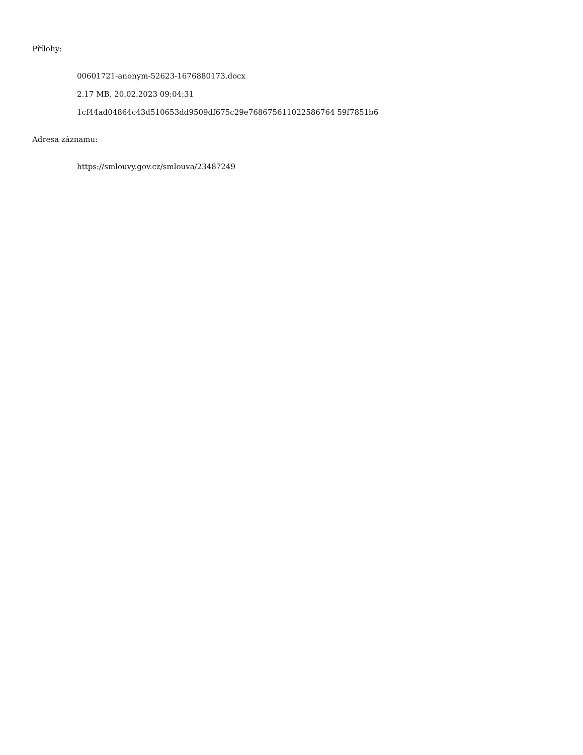Přílohy:
00601721-anonym-52623-1676880173.docx
2.17 MB, 20.02.2023 09:04:31
1cf44ad04864c43d510653dd9509df675c29e768675611022586764 59f7851b6
Adresa záznamu:
https://smlouvy.gov.cz/smlouva/23487249